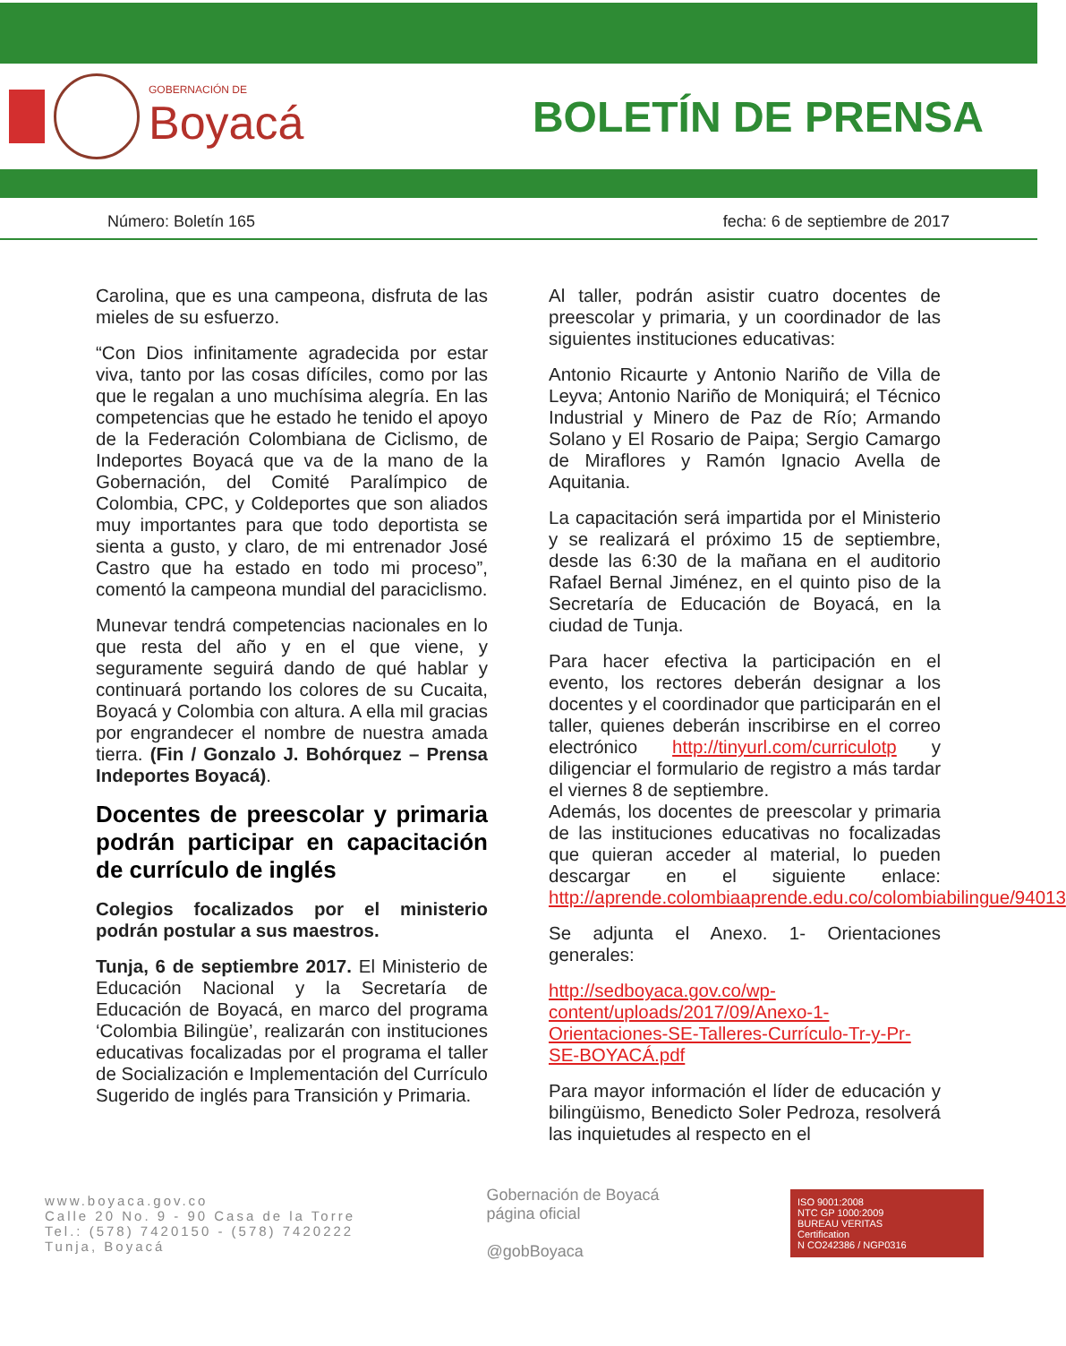GOBERNACIÓN DE
Boyacá
BOLETÍN DE PRENSA
Número: Boletín 165 fecha: 6 de septiembre de 2017
Carolina, que es una campeona, disfruta de las mieles de su esfuerzo.
“Con Dios infinitamente agradecida por estar viva, tanto por las cosas difíciles, como por las que le regalan a uno muchísima alegría. En las competencias que he estado he tenido el apoyo de la Federación Colombiana de Ciclismo, de Indeportes Boyacá que va de la mano de la Gobernación, del Comité Paralímpico de Colombia, CPC, y Coldeportes que son aliados muy importantes para que todo deportista se sienta a gusto, y claro, de mi entrenador José Castro que ha estado en todo mi proceso”, comentó la campeona mundial del paraciclismo.
Munevar tendrá competencias nacionales en lo que resta del año y en el que viene, y seguramente seguirá dando de qué hablar y continuará portando los colores de su Cucaita, Boyacá y Colombia con altura. A ella mil gracias por engrandecer el nombre de nuestra amada tierra. (Fin / Gonzalo J. Bohórquez – Prensa Indeportes Boyacá).
Docentes de preescolar y primaria podrán participar en capacitación de currículo de inglés
Colegios focalizados por el ministerio podrán postular a sus maestros.
Tunja, 6 de septiembre 2017. El Ministerio de Educación Nacional y la Secretaría de Educación de Boyacá, en marco del programa ‘Colombia Bilingüe’, realizarán con instituciones educativas focalizadas por el programa el taller de Socialización e Implementación del Currículo Sugerido de inglés para Transición y Primaria.
Al taller, podrán asistir cuatro docentes de preescolar y primaria, y un coordinador de las siguientes instituciones educativas:
Antonio Ricaurte y Antonio Nariño de Villa de Leyva; Antonio Nariño de Moniquirá; el Técnico Industrial y Minero de Paz de Río; Armando Solano y El Rosario de Paipa; Sergio Camargo de Miraflores y Ramón Ignacio Avella de Aquitania.
La capacitación será impartida por el Ministerio y se realizará el próximo 15 de septiembre, desde las 6:30 de la mañana en el auditorio Rafael Bernal Jiménez, en el quinto piso de la Secretaría de Educación de Boyacá, en la ciudad de Tunja.
Para hacer efectiva la participación en el evento, los rectores deberán designar a los docentes y el coordinador que participarán en el taller, quienes deberán inscribirse en el correo electrónico http://tinyurl.com/curriculotp y diligenciar el formulario de registro a más tardar el viernes 8 de septiembre.
Además, los docentes de preescolar y primaria de las instituciones educativas no focalizadas que quieran acceder al material, lo pueden descargar en el siguiente enlace: http://aprende.colombiaaprende.edu.co/colombiabilingue/94013
Se adjunta el Anexo. 1- Orientaciones generales:
http://sedboyaca.gov.co/wp-content/uploads/2017/09/Anexo-1-Orientaciones-SE-Talleres-Currículo-Tr-y-Pr-SE-BOYACÁ.pdf
Para mayor información el líder de educación y bilingüismo, Benedicto Soler Pedroza, resolverá las inquietudes al respecto en el
www.boyaca.gov.co
Calle 20 No. 9 - 90 Casa de la Torre
Tel.: (578) 7420150 - (578) 7420222
Tunja, Boyacá
Gobernación de Boyacá
página oficial
@gobBoyaca
ISO 9001:2008
NTC GP 1000:2009
BUREAU VERITAS
Certification
N CO242386 / NGP0316